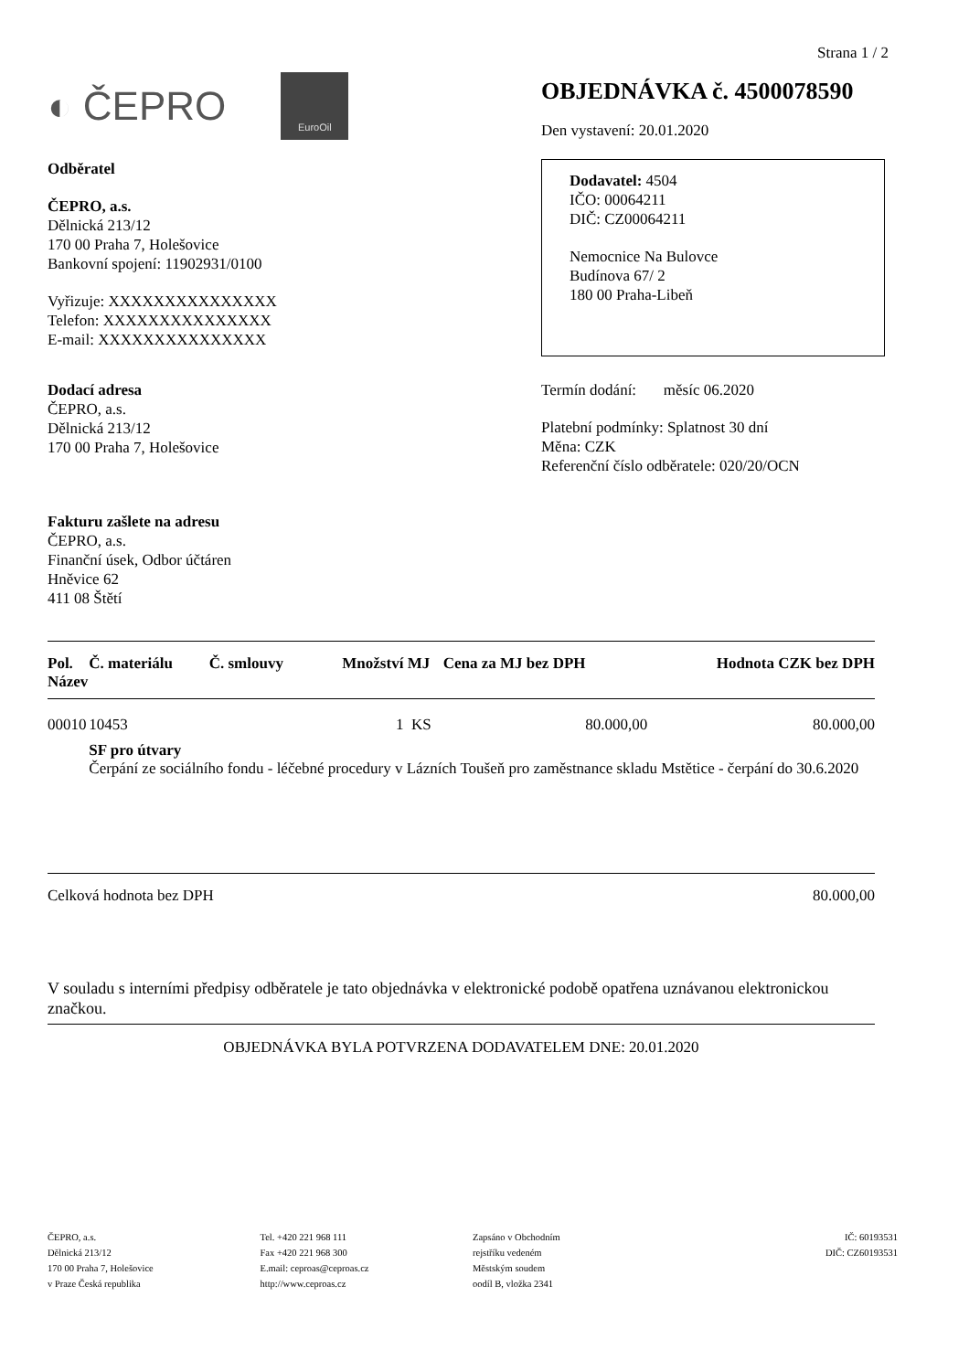Strana 1 / 2
◐ ČEPRO
EuroOil
OBJEDNÁVKA č. 4500078590
Den vystavení: 20.01.2020
Odběratel
ČEPRO, a.s.
Dělnická 213/12
170 00 Praha 7, Holešovice
Bankovní spojení: 11902931/0100
Vyřizuje: XXXXXXXXXXXXXXX
Telefon: XXXXXXXXXXXXXXX
E-mail: XXXXXXXXXXXXXXX
Dodavatel: 4504
IČO: 00064211
DIČ: CZ00064211
Nemocnice Na Bulovce
Budínova 67/ 2
180 00 Praha-Libeň
Dodací adresa
ČEPRO, a.s.
Dělnická 213/12
170 00 Praha 7, Holešovice
Termín dodání: měsíc 06.2020
Platební podmínky: Splatnost 30 dní
Měna: CZK
Referenční číslo odběratele: 020/20/OCN
Fakturu zašlete na adresu
ČEPRO, a.s.
Finanční úsek, Odbor účtáren
Hněvice 62
411 08 Štětí
| Pol. Název | Č. materiálu | Č. smlouvy | Množství | MJ | Cena za MJ bez DPH | Hodnota CZK bez DPH |
| --- | --- | --- | --- | --- | --- | --- |
| 00010 | 10453 | | 1 | KS | 80.000,00 | 80.000,00 |
| | SF pro útvary Čerpání ze sociálního fondu - léčebné procedury v Lázních Toušeň pro zaměstnance skladu Mstětice - čerpání do 30.6.2020 | | | | | |
Celková hodnota bez DPH 80.000,00
V souladu s interními předpisy odběratele je tato objednávka v elektronické podobě opatřena uznávanou elektronickou značkou.
OBJEDNÁVKA BYLA POTVRZENA DODAVATELEM DNE: 20.01.2020
ČEPRO, a.s.
Dělnická 213/12
170 00 Praha 7, Holešovice
v Praze Česká republika
Tel. +420 221 968 111
Fax +420 221 968 300
E.mail: ceproas@ceproas.cz
http://www.ceproas.cz
Zapsáno v Obchodním
rejstříku vedeném
Městským soudem
oodíl B, vložka 2341
IČ: 60193531
DIČ: CZ60193531